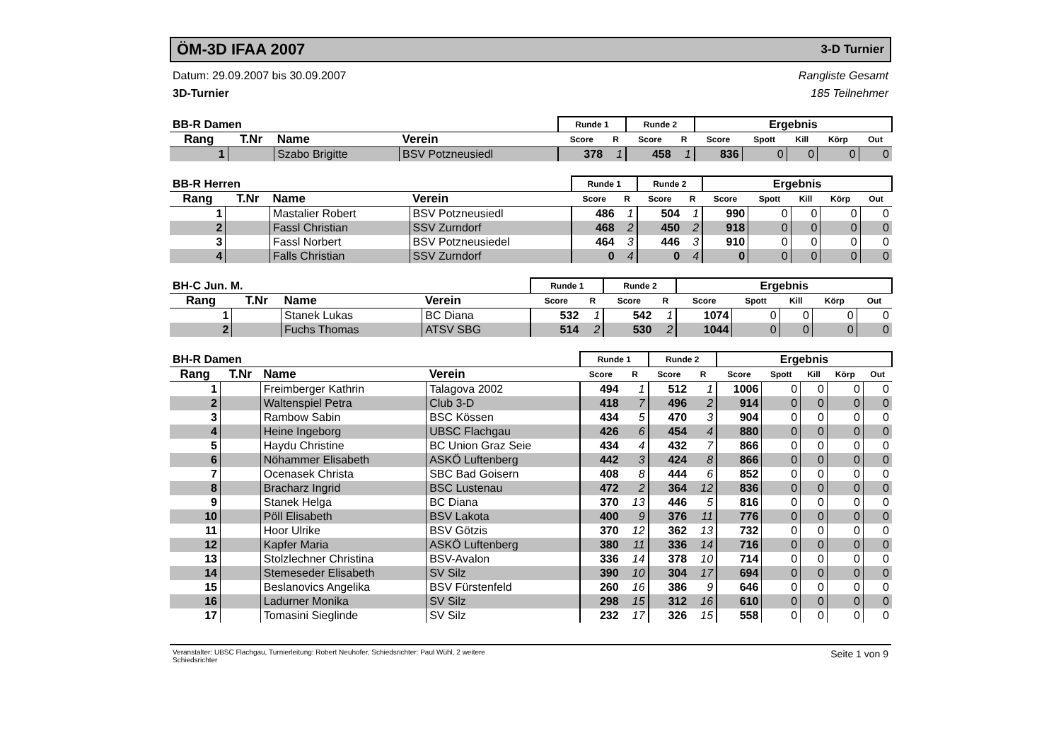ÖM-3D IFAA 2007
3-D Turnier
Datum: 29.09.2007 bis 30.09.2007
3D-Turnier
Rangliste Gesamt
185 Teilnehmer
| BB-R Damen | | | | Runde 1 | | Runde 2 | | Ergebnis | | | | |
| --- | --- | --- | --- | --- | --- | --- | --- | --- | --- | --- | --- | --- |
| Rang | T.Nr | Name | Verein | Score | R | Score | R | Score | Spott | Kill | Körp | Out |
| 1 | | Szabo Brigitte | BSV Potzneusiedl | 378 | 1 | 458 | 1 | 836 | 0 | 0 | 0 | 0 |
| BB-R Herren | | | | Runde 1 | | Runde 2 | | Ergebnis | | | | |
| --- | --- | --- | --- | --- | --- | --- | --- | --- | --- | --- | --- | --- |
| Rang | T.Nr | Name | Verein | Score | R | Score | R | Score | Spott | Kill | Körp | Out |
| 1 | | Mastalier Robert | BSV Potzneusiedl | 486 | 1 | 504 | 1 | 990 | 0 | 0 | 0 | 0 |
| 2 | | Fassl Christian | SSV Zurndorf | 468 | 2 | 450 | 2 | 918 | 0 | 0 | 0 | 0 |
| 3 | | Fassl Norbert | BSV Potzneusiedel | 464 | 3 | 446 | 3 | 910 | 0 | 0 | 0 | 0 |
| 4 | | Falls Christian | SSV Zurndorf | 0 | 4 | 0 | 4 | 0 | 0 | 0 | 0 | 0 |
| BH-C Jun. M. | | | | Runde 1 | | Runde 2 | | Ergebnis | | | | |
| --- | --- | --- | --- | --- | --- | --- | --- | --- | --- | --- | --- | --- |
| Rang | T.Nr | Name | Verein | Score | R | Score | R | Score | Spott | Kill | Körp | Out |
| 1 | | Stanek Lukas | BC Diana | 532 | 1 | 542 | 1 | 1074 | 0 | 0 | 0 | 0 |
| 2 | | Fuchs Thomas | ATSV SBG | 514 | 2 | 530 | 2 | 1044 | 0 | 0 | 0 | 0 |
| BH-R Damen | | | | Runde 1 | | Runde 2 | | Ergebnis | | | | |
| --- | --- | --- | --- | --- | --- | --- | --- | --- | --- | --- | --- | --- |
| Rang | T.Nr | Name | Verein | Score | R | Score | R | Score | Spott | Kill | Körp | Out |
| 1 | | Freimberger Kathrin | Talagova 2002 | 494 | 1 | 512 | 1 | 1006 | 0 | 0 | 0 | 0 |
| 2 | | Waltenspiel Petra | Club 3-D | 418 | 7 | 496 | 2 | 914 | 0 | 0 | 0 | 0 |
| 3 | | Rambow Sabin | BSC Kössen | 434 | 5 | 470 | 3 | 904 | 0 | 0 | 0 | 0 |
| 4 | | Heine Ingeborg | UBSC Flachgau | 426 | 6 | 454 | 4 | 880 | 0 | 0 | 0 | 0 |
| 5 | | Haydu Christine | BC Union Graz Seie | 434 | 4 | 432 | 7 | 866 | 0 | 0 | 0 | 0 |
| 6 | | Nöhammer Elisabeth | ASKÖ Luftenberg | 442 | 3 | 424 | 8 | 866 | 0 | 0 | 0 | 0 |
| 7 | | Ocenasek Christa | SBC Bad Goisern | 408 | 8 | 444 | 6 | 852 | 0 | 0 | 0 | 0 |
| 8 | | Bracharz Ingrid | BSC Lustenau | 472 | 2 | 364 | 12 | 836 | 0 | 0 | 0 | 0 |
| 9 | | Stanek Helga | BC Diana | 370 | 13 | 446 | 5 | 816 | 0 | 0 | 0 | 0 |
| 10 | | Pöll Elisabeth | BSV Lakota | 400 | 9 | 376 | 11 | 776 | 0 | 0 | 0 | 0 |
| 11 | | Hoor Ulrike | BSV Götzis | 370 | 12 | 362 | 13 | 732 | 0 | 0 | 0 | 0 |
| 12 | | Kapfer Maria | ASKÖ Luftenberg | 380 | 11 | 336 | 14 | 716 | 0 | 0 | 0 | 0 |
| 13 | | Stolzlechner Christina | BSV-Avalon | 336 | 14 | 378 | 10 | 714 | 0 | 0 | 0 | 0 |
| 14 | | Stemeseder Elisabeth | SV Silz | 390 | 10 | 304 | 17 | 694 | 0 | 0 | 0 | 0 |
| 15 | | Beslanovics Angelika | BSV Fürstenfeld | 260 | 16 | 386 | 9 | 646 | 0 | 0 | 0 | 0 |
| 16 | | Ladurner Monika | SV Silz | 298 | 15 | 312 | 16 | 610 | 0 | 0 | 0 | 0 |
| 17 | | Tomasini Sieglinde | SV Silz | 232 | 17 | 326 | 15 | 558 | 0 | 0 | 0 | 0 |
Veranstalter: UBSC Flachgau, Turnierleitung: Robert Neuhofer, Schiedsrichter: Paul Wühl, 2 weitere
Schiedsrichter
Seite 1 von 9